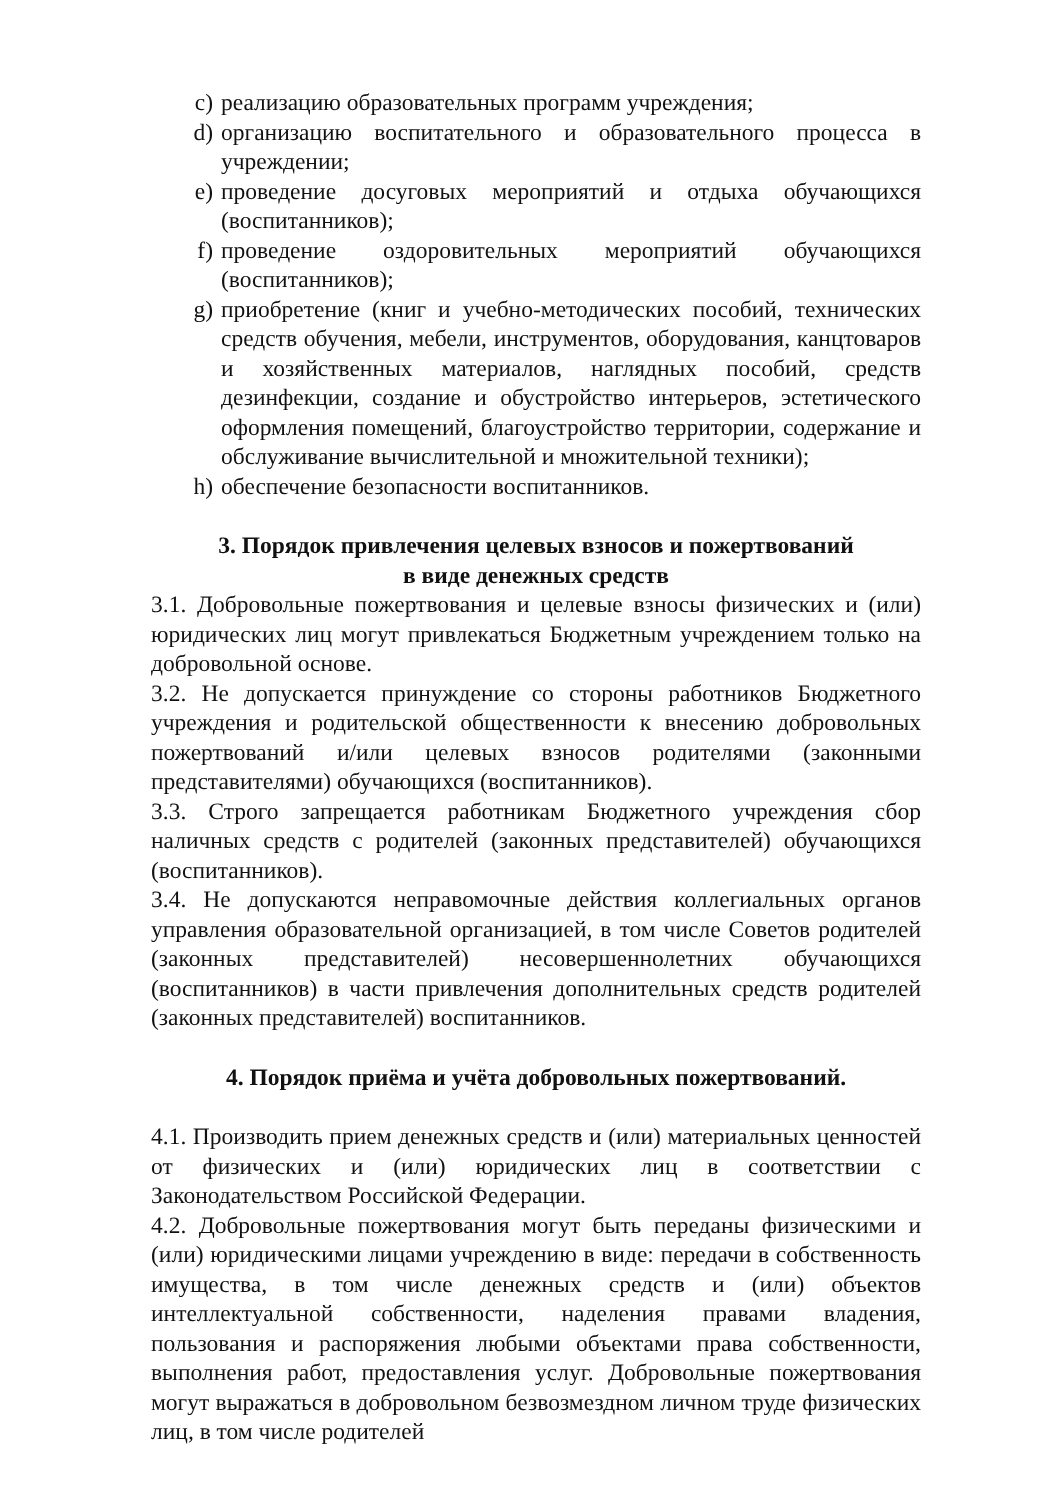c) реализацию образовательных программ учреждения;
d) организацию воспитательного и образовательного процесса в учреждении;
e) проведение досуговых мероприятий и отдыха обучающихся (воспитанников);
f) проведение оздоровительных мероприятий обучающихся (воспитанников);
g) приобретение (книг и учебно-методических пособий, технических средств обучения, мебели, инструментов, оборудования, канцтоваров и хозяйственных материалов, наглядных пособий, средств дезинфекции, создание и обустройство интерьеров, эстетического оформления помещений, благоустройство территории, содержание и обслуживание вычислительной и множительной техники);
h) обеспечение безопасности воспитанников.
3. Порядок привлечения целевых взносов и пожертвований
в виде денежных средств
3.1. Добровольные пожертвования и целевые взносы физических и (или) юридических лиц могут привлекаться Бюджетным учреждением только на добровольной основе.
3.2. Не допускается принуждение со стороны работников Бюджетного учреждения и родительской общественности к внесению добровольных пожертвований и/или целевых взносов родителями (законными представителями) обучающихся (воспитанников).
3.3. Строго запрещается работникам Бюджетного учреждения сбор наличных средств с родителей (законных представителей) обучающихся (воспитанников).
3.4. Не допускаются неправомочные действия коллегиальных органов управления образовательной организацией, в том числе Советов родителей (законных представителей) несовершеннолетних обучающихся (воспитанников) в части привлечения дополнительных средств родителей (законных представителей) воспитанников.
4. Порядок приёма и учёта добровольных пожертвований.
4.1. Производить прием денежных средств и (или) материальных ценностей от физических и (или) юридических лиц в соответствии с Законодательством Российской Федерации.
4.2. Добровольные пожертвования могут быть переданы физическими и (или) юридическими лицами учреждению в виде: передачи в собственность имущества, в том числе денежных средств и (или) объектов интеллектуальной собственности, наделения правами владения, пользования и распоряжения любыми объектами права собственности, выполнения работ, предоставления услуг. Добровольные пожертвования могут выражаться в добровольном безвозмездном личном труде физических лиц, в том числе родителей